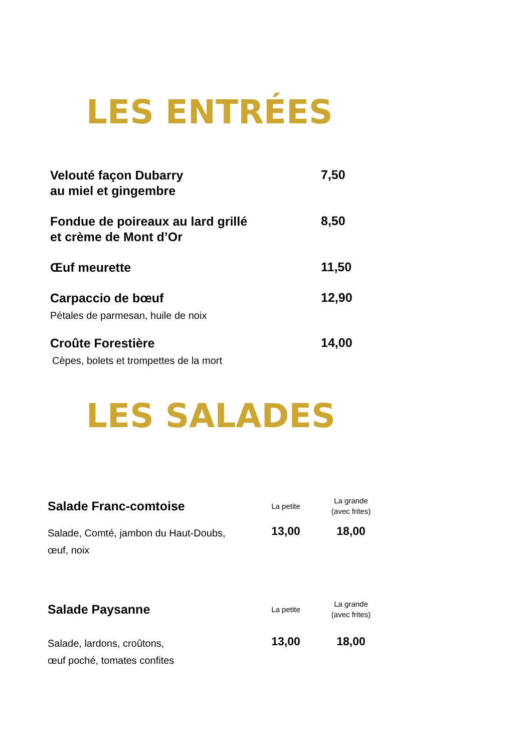LES ENTRÉES
Velouté façon Dubarry
au miel et gingembre
7,50
Fondue de poireaux au lard grillé
et crème de Mont d’Or
8,50
Œuf meurette
11,50
Carpaccio de bœuf
12,90
Pétales de parmesan, huile de noix
Croûte Forestière
14,00
Cèpes, bolets et trompettes de la mort
LES SALADES
Salade Franc-comtoise
La petite
La grande
(avec frites)
Salade, Comté, jambon du Haut-Doubs,
œuf, noix
13,00 18,00
Salade Paysanne
La petite
La grande
(avec frites)
Salade, lardons, croûtons,
œuf poché, tomates confites
13,00 18,00